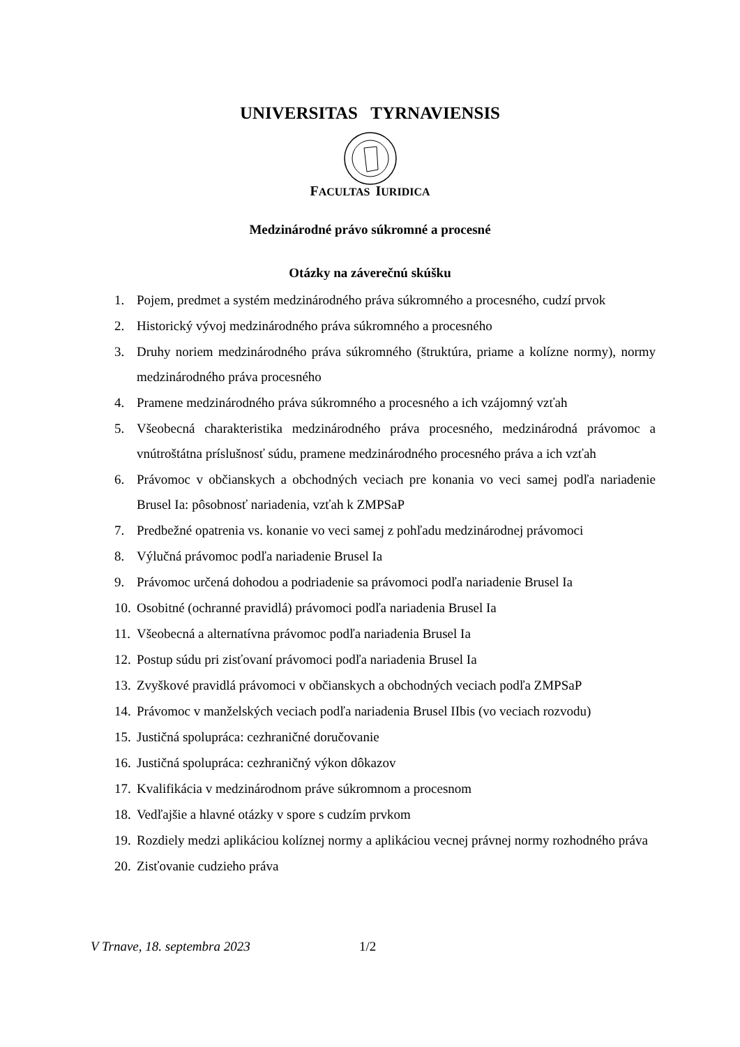UNIVERSITAS TYRNAVIENSIS
FACULTAS IURIDICA
Medzinárodné právo súkromné a procesné
Otázky na záverečnú skúšku
1. Pojem, predmet a systém medzinárodného práva súkromného a procesného, cudzí prvok
2. Historický vývoj medzinárodného práva súkromného a procesného
3. Druhy noriem medzinárodného práva súkromného (štruktúra, priame a kolízne normy), normy medzinárodného práva procesného
4. Pramene medzinárodného práva súkromného a procesného a ich vzájomný vzťah
5. Všeobecná charakteristika medzinárodného práva procesného, medzinárodná právomoc a vnútroštátna príslušnosť súdu, pramene medzinárodného procesného práva a ich vzťah
6. Právomoc v občianskych a obchodných veciach pre konania vo veci samej podľa nariadenie Brusel Ia: pôsobnosť nariadenia, vzťah k ZMPSaP
7. Predbežné opatrenia vs. konanie vo veci samej z pohľadu medzinárodnej právomoci
8. Výlučná právomoc podľa nariadenie Brusel Ia
9. Právomoc určená dohodou a podriadenie sa právomoci podľa nariadenie Brusel Ia
10. Osobitné (ochranné pravidlá) právomoci podľa nariadenia Brusel Ia
11. Všeobecná a alternatívna právomoc podľa nariadenia Brusel Ia
12. Postup súdu pri zisťovaní právomoci podľa nariadenia Brusel Ia
13. Zvyškové pravidlá právomoci v občianskych a obchodných veciach podľa ZMPSaP
14. Právomoc v manželských veciach podľa nariadenia Brusel IIbis (vo veciach rozvodu)
15. Justičná spolupráca: cezhraničné doručovanie
16. Justičná spolupráca: cezhraničný výkon dôkazov
17. Kvalifikácia v medzinárodnom práve súkromnom a procesnom
18. Vedľajšie a hlavné otázky v spore s cudzím prvkom
19. Rozdiely medzi aplikáciou kolíznej normy a aplikáciou vecnej právnej normy rozhodného práva
20. Zisťovanie cudzieho práva
V Trnave, 18. septembra 2023 1/2